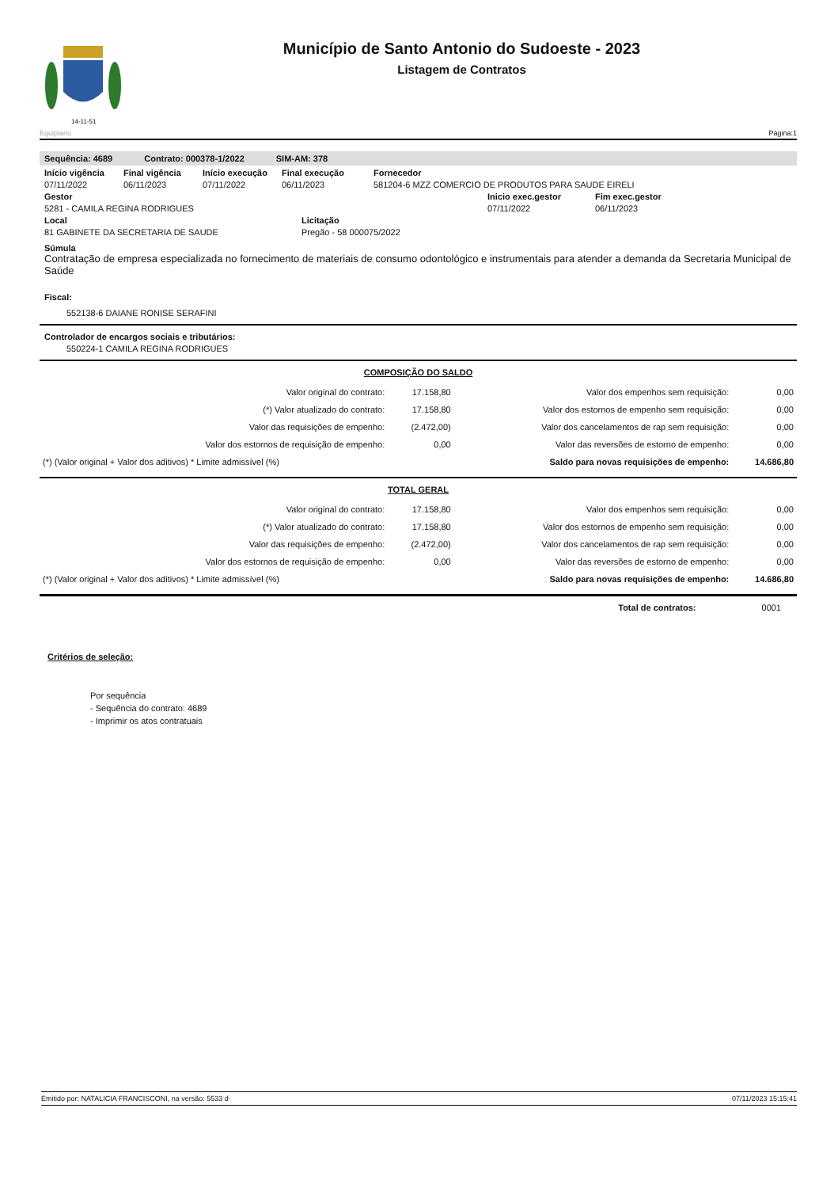14-11-51
Município de Santo Antonio do Sudoeste - 2023
Listagem de Contratos
Equiplano Página:1
Sequência: 4689 Contrato: 000378-1/2022 SIM-AM: 378
Início vigência Final vigência Início execução Final execução Fornecedor
07/11/2022 06/11/2023 07/11/2022 06/11/2023 581204-6 MZZ COMERCIO DE PRODUTOS PARA SAUDE EIRELI
Gestor Inicio exec.gestor Fim exec.gestor
5281 - CAMILA REGINA RODRIGUES 07/11/2022 06/11/2023
Local Licitação
81 GABINETE DA SECRETARIA DE SAUDE Pregão - 58 000075/2022
Súmula
Contratação de empresa especializada no fornecimento de materiais de consumo odontológico e instrumentais para atender a demanda da Secretaria Municipal de Saúde
Fiscal:
552138-6 DAIANE RONISE SERAFINI
Controlador de encargos sociais e tributários:
550224-1 CAMILA REGINA RODRIGUES
COMPOSIÇÃO DO SALDO
| Valor original do contrato: | 17.158,80 | Valor dos empenhos sem requisição: | 0,00 |
| (*) Valor atualizado do contrato: | 17.158,80 | Valor dos estornos de empenho sem requisição: | 0,00 |
| Valor das requisições de empenho: | (2.472,00) | Valor dos cancelamentos de rap sem requisição: | 0,00 |
| Valor dos estornos de requisição de empenho: | 0,00 | Valor das reversões de estorno de empenho: | 0,00 |
| (*) (Valor original + Valor dos aditivos) * Limite admissível (%) | | Saldo para novas requisições de empenho: | 14.686,80 |
TOTAL GERAL
| Valor original do contrato: | 17.158,80 | Valor dos empenhos sem requisição: | 0,00 |
| (*) Valor atualizado do contrato: | 17.158,80 | Valor dos estornos de empenho sem requisição: | 0,00 |
| Valor das requisições de empenho: | (2.472,00) | Valor dos cancelamentos de rap sem requisição: | 0,00 |
| Valor dos estornos de requisição de empenho: | 0,00 | Valor das reversões de estorno de empenho: | 0,00 |
| (*) (Valor original + Valor dos aditivos) * Limite admissível (%) | | Saldo para novas requisições de empenho: | 14.686,80 |
Total de contratos: 0001
Critérios de seleção:
Por sequência
- Sequência do contrato: 4689
- Imprimir os atos contratuais
Emitido por: NATALICIA FRANCISCONI, na versão: 5533 d 07/11/2023 15:15:41